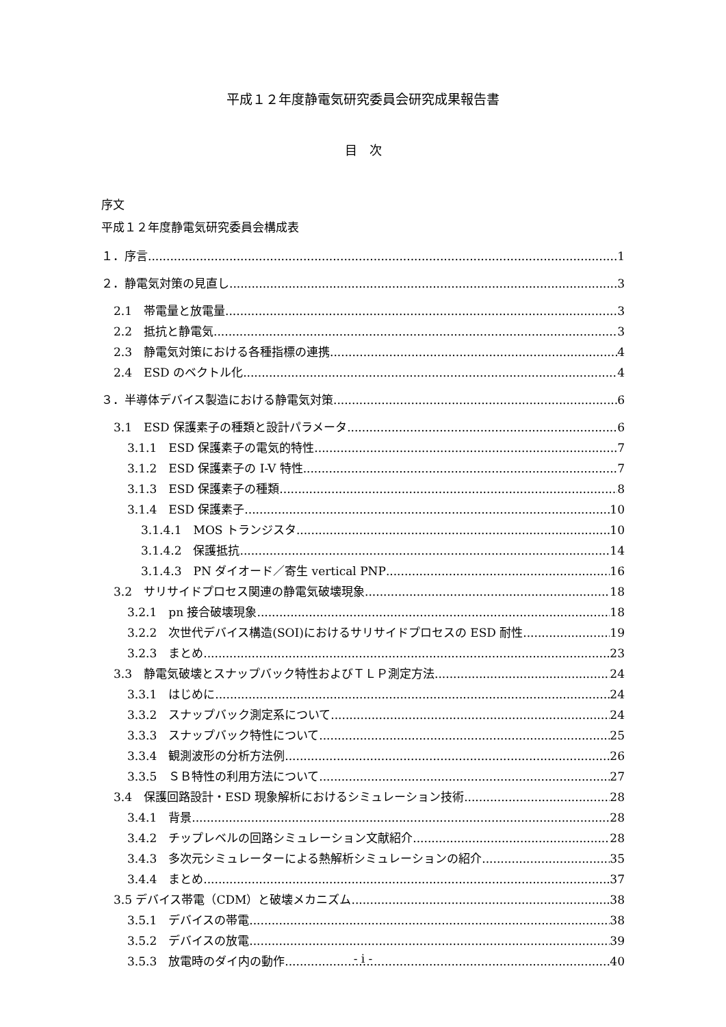平成１２年度静電気研究委員会研究成果報告書
目　次
序文
平成１２年度静電気研究委員会構成表
１．序言 1
２．静電気対策の見直し 3
2.1　帯電量と放電量 3
2.2　抵抗と静電気 3
2.3　静電気対策における各種指標の連携 4
2.4　ESD のベクトル化 4
３．半導体デバイス製造における静電気対策 6
3.1　ESD 保護素子の種類と設計パラメータ 6
3.1.1　ESD 保護素子の電気的特性 7
3.1.2　ESD 保護素子の I-V 特性 7
3.1.3　ESD 保護素子の種類 8
3.1.4　ESD 保護素子 10
3.1.4.1　MOS トランジスタ 10
3.1.4.2　保護抵抗 14
3.1.4.3　PN ダイオード／寄生 vertical PNP 16
3.2　サリサイドプロセス関連の静電気破壊現象 18
3.2.1　pn 接合破壊現象 18
3.2.2　次世代デバイス構造(SOI)におけるサリサイドプロセスの ESD 耐性 19
3.2.3　まとめ 23
3.3　静電気破壊とスナップバック特性およびＴＬＰ測定方法 24
3.3.1　はじめに 24
3.3.2　スナップバック測定系について 24
3.3.3　スナップバック特性について 25
3.3.4　観測波形の分析方法例 26
3.3.5　ＳＢ特性の利用方法について 27
3.4　保護回路設計・ESD 現象解析におけるシミュレーション技術 28
3.4.1　背景 28
3.4.2　チップレベルの回路シミュレーション文献紹介 28
3.4.3　多次元シミュレーターによる熱解析シミュレーションの紹介 35
3.4.4　まとめ 37
3.5 デバイス帯電（CDM）と破壊メカニズム 38
3.5.1　デバイスの帯電 38
3.5.2　デバイスの放電 39
3.5.3　放電時のダイ内の動作 40
- i -